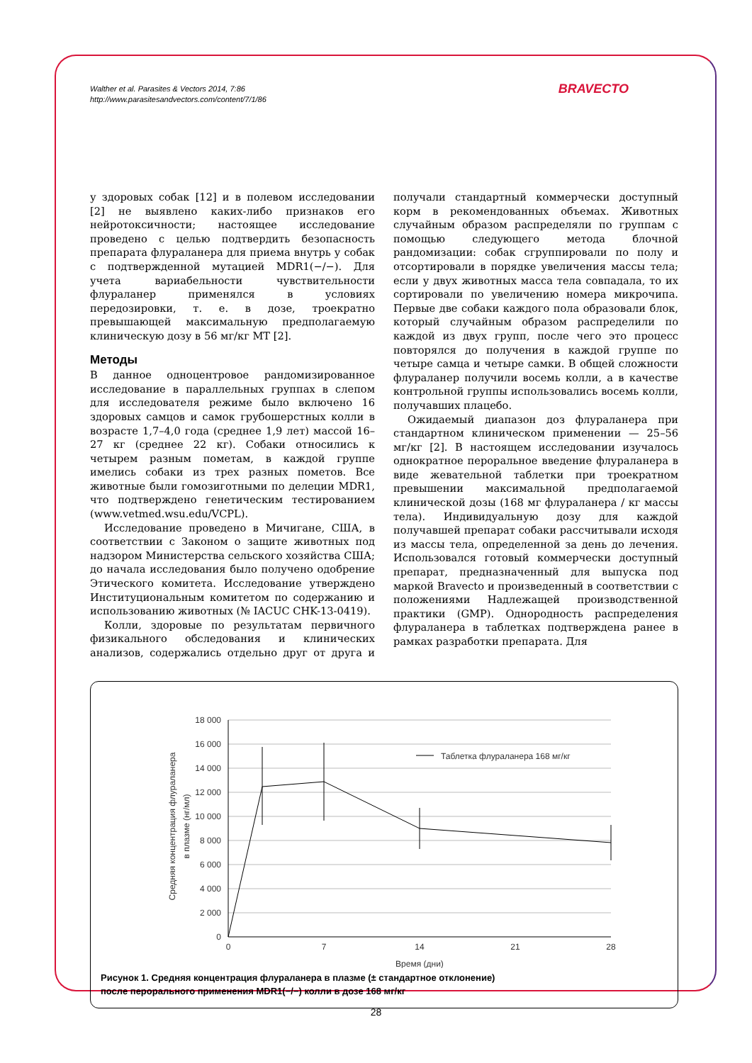Walther et al. Parasites & Vectors 2014, 7:86
http://www.parasitesandvectors.com/content/7/1/86
BRAVECTO
у здоровых собак [12] и в полевом исследовании [2] не выявлено каких-либо признаков его нейротоксичности; настоящее исследование проведено с целью подтвердить безопасность препарата флураланера для приема внутрь у собак с подтвержденной мутацией MDR1(−/−). Для учета вариабельности чувствительности флураланер применялся в условиях передозировки, т. е. в дозе, троекратно превышающей максимальную предполагаемую клиническую дозу в 56 мг/кг МТ [2].
Методы
В данное одноцентровое рандомизированное исследование в параллельных группах в слепом для исследователя режиме было включено 16 здоровых самцов и самок грубошерстных колли в возрасте 1,7–4,0 года (среднее 1,9 лет) массой 16–27 кг (среднее 22 кг). Собаки относились к четырем разным пометам, в каждой группе имелись собаки из трех разных пометов. Все животные были гомозиготными по делеции MDR1, что подтверждено генетическим тестированием (www.vetmed.wsu.edu/VCPL).
Исследование проведено в Мичигане, США, в соответствии с Законом о защите животных под надзором Министерства сельского хозяйства США; до начала исследования было получено одобрение Этического комитета. Исследование утверждено Институциональным комитетом по содержанию и использованию животных (№ IACUC CHK-13-0419).
Колли, здоровые по результатам первичного физикального обследования и клинических анализов, содержались отдельно друг от друга и получали стандартный коммерчески доступный корм в рекомендованных объемах. Животных случайным образом распределяли по группам с помощью следующего метода блочной рандомизации: собак сгруппировали по полу и отсортировали в порядке увеличения массы тела; если у двух животных масса тела совпадала, то их сортировали по увеличению номера микрочипа. Первые две собаки каждого пола образовали блок, который случайным образом распределили по каждой из двух групп, после чего это процесс повторялся до получения в каждой группе по четыре самца и четыре самки. В общей сложности флураланер получили восемь колли, а в качестве контрольной группы использовались восемь колли, получавших плацебо.
Ожидаемый диапазон доз флураланера при стандартном клиническом применении — 25–56 мг/кг [2]. В настоящем исследовании изучалось однократное пероральное введение флураланера в виде жевательной таблетки при троекратном превышении максимальной предполагаемой клинической дозы (168 мг флураланера / кг массы тела). Индивидуальную дозу для каждой получавшей препарат собаки рассчитывали исходя из массы тела, определенной за день до лечения. Использовался готовый коммерчески доступный препарат, предназначенный для выпуска под маркой Bravecto и произведенный в соответствии с положениями Надлежащей производственной практики (GMP). Однородность распределения флураланера в таблетках подтверждена ранее в рамках разработки препарата. Для
18 000
16 000
14 000
12 000
10 000
8 000
6 000
4 000
2 000
0
0
7
14
21
28
Время (дни)
Средняя концентрация флураланера
в плазме (нг/мл)
Таблетка флураланера 168 мг/кг
Рисунок 1. Средняя концентрация флураланера в плазме (± стандартное отклонение)
после перорального применения MDR1(−/−) колли в дозе 168 мг/кг
28